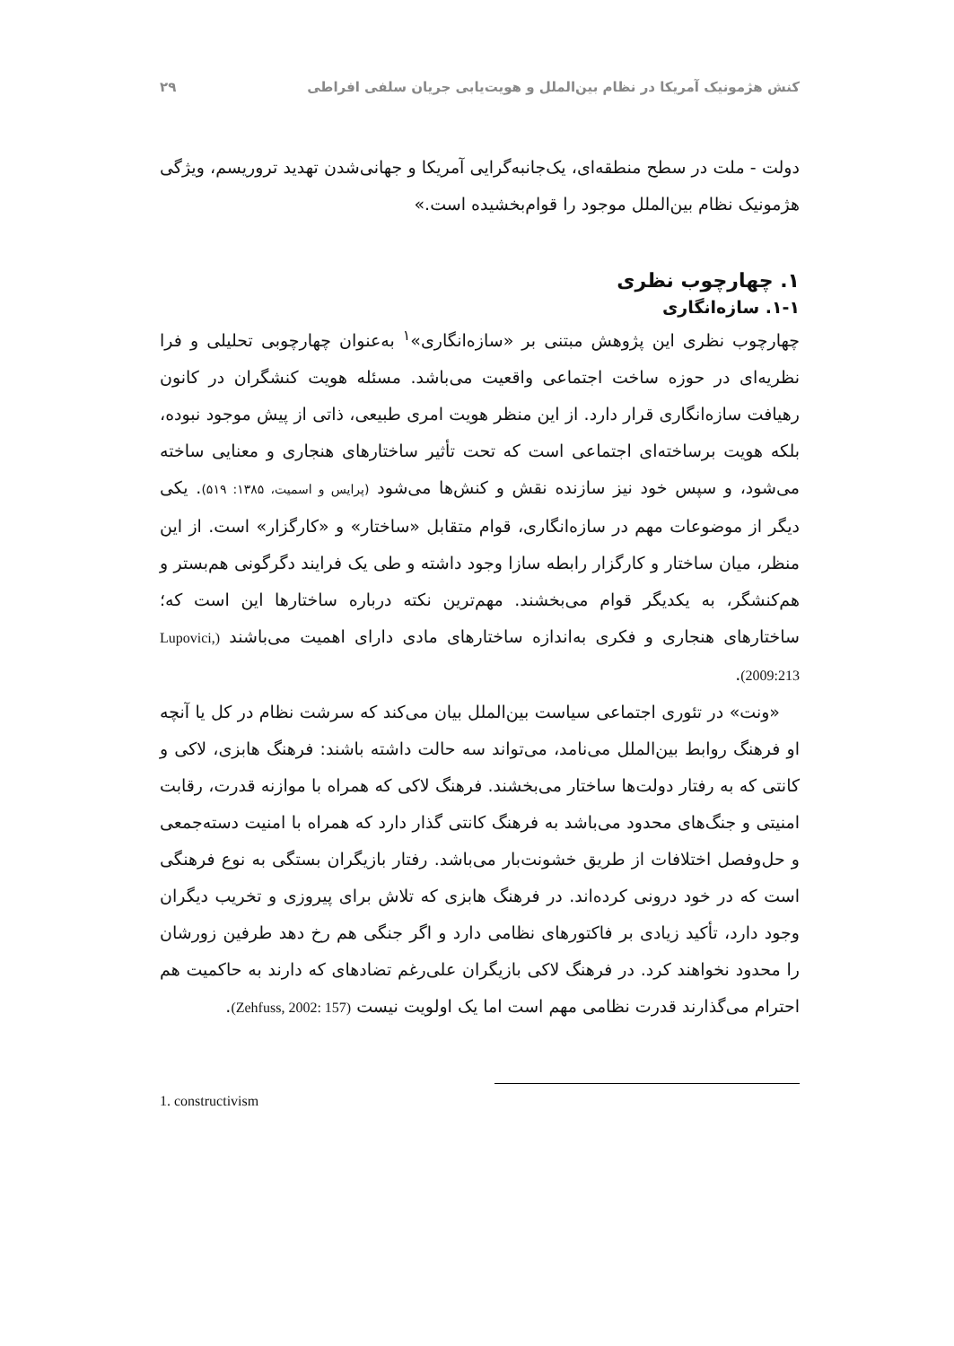کنش هژمونیک آمریکا در نظام بین‌الملل و هویت‌یابی جریان سلفی افراطی ۲۹
دولت - ملت در سطح منطقه‌ای، یک‌جانبه‌گرایی آمریکا و جهانی‌شدن تهدید تروریسم، ویژگی هژمونیک نظام بین‌الملل موجود را قوام‌بخشیده است.»
۱. چهارچوب نظری
۱-۱. سازه‌انگاری
چهارچوب نظری این پژوهش مبتنی بر «سازه‌انگاری»<sup>۱</sup> به‌عنوان چهارچوبی تحلیلی و فرا نظریه‌ای در حوزه ساخت اجتماعی واقعیت می‌باشد. مسئله هویت کنشگران در کانون رهیافت سازه‌انگاری قرار دارد. از این منظر هویت امری طبیعی، ذاتی از پیش موجود نبوده، بلکه هویت برساخته‌ای اجتماعی است که تحت تأثیر ساختارهای هنجاری و معنایی ساخته می‌شود، و سپس خود نیز سازنده نقش و کنش‌ها می‌شود (پرایس و اسمیت، ۱۳۸۵: ۵۱۹). یکی دیگر از موضوعات مهم در سازه‌انگاری، قوام متقابل «ساختار» و «کارگزار» است. از این منظر، میان ساختار و کارگزار رابطه سازا وجود داشته و طی یک فرایند دگرگونی هم‌بستر و هم‌کنشگر، به یکدیگر قوام می‌بخشند. مهم‌ترین نکته درباره ساختارها این است که؛ ساختارهای هنجاری و فکری به‌اندازه ساختارهای مادی دارای اهمیت می‌باشند (Lupovici, 2009:213).
«ونت» در تئوری اجتماعی سیاست بین‌الملل بیان می‌کند که سرشت نظام در کل یا آنچه او فرهنگ روابط بین‌الملل می‌نامد، می‌تواند سه حالت داشته باشند: فرهنگ هابزی، لاکی و کانتی که به رفتار دولت‌ها ساختار می‌بخشند. فرهنگ لاکی که همراه با موازنه قدرت، رقابت امنیتی و جنگ‌های محدود می‌باشد به فرهنگ کانتی گذار دارد که همراه با امنیت دسته‌جمعی و حل‌وفصل اختلافات از طریق خشونت‌بار می‌باشد. رفتار بازیگران بستگی به نوع فرهنگی است که در خود درونی کرده‌اند. در فرهنگ هابزی که تلاش برای پیروزی و تخریب دیگران وجود دارد، تأکید زیادی بر فاکتورهای نظامی دارد و اگر جنگی هم رخ دهد طرفین زورشان را محدود نخواهند کرد. در فرهنگ لاکی بازیگران علی‌رغم تضادهای که دارند به حاکمیت هم احترام می‌گذارند قدرت نظامی مهم است اما یک اولویت نیست (Zehfuss, 2002: 157).
1. constructivism